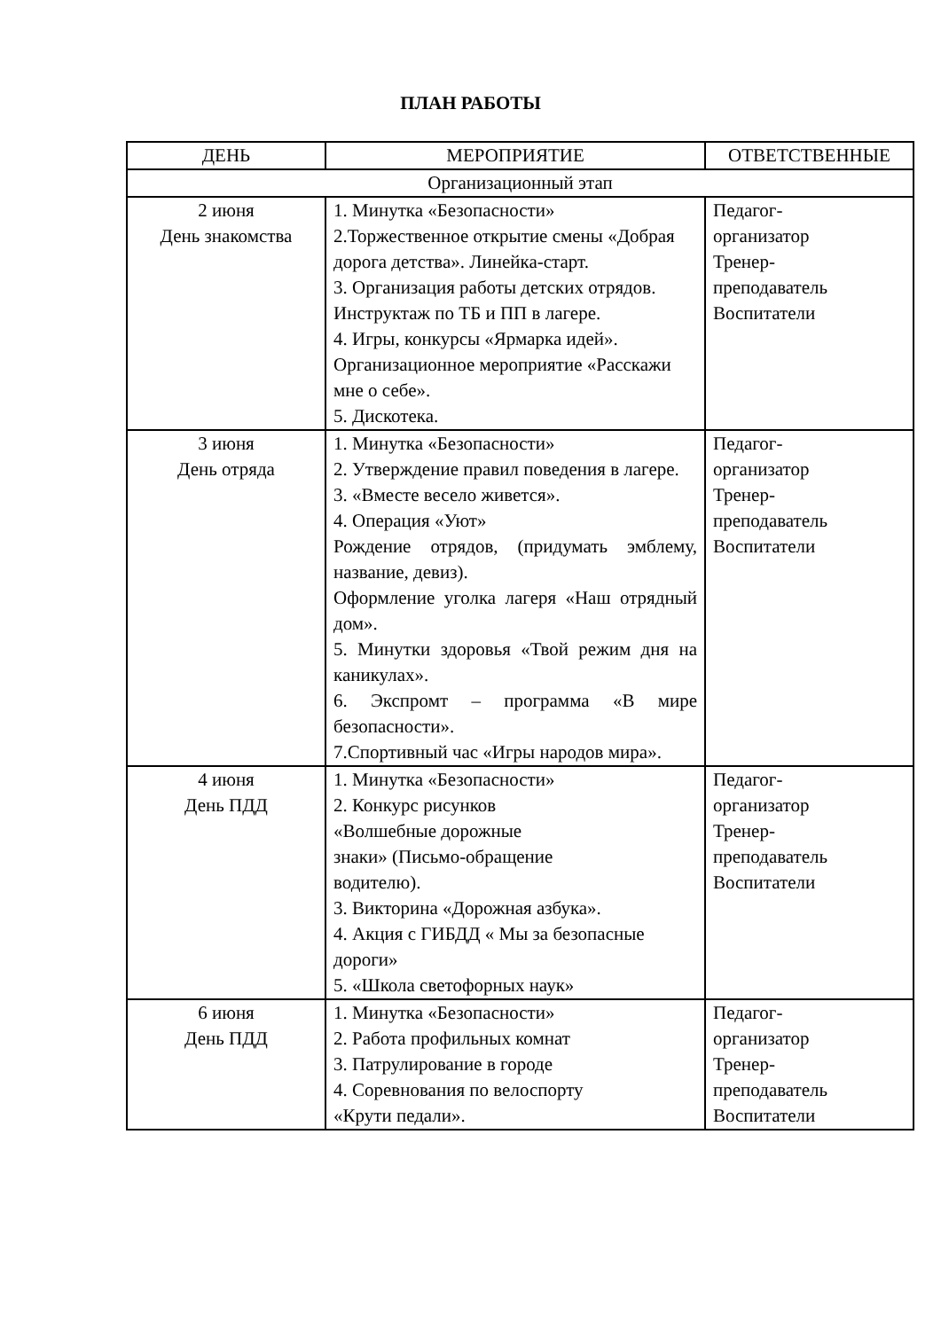ПЛАН РАБОТЫ
| ДЕНЬ | МЕРОПРИЯТИЕ | ОТВЕТСТВЕННЫЕ |
| --- | --- | --- |
| Организационный этап | | |
| 2 июня День знакомства | 1. Минутка «Безопасности» 2.Торжественное открытие смены «Добрая дорога детства». Линейка-старт. 3. Организация работы детских отрядов. Инструктаж по ТБ и ПП в лагере. 4. Игры, конкурсы «Ярмарка идей». Организационное мероприятие «Расскажи мне о себе». 5. Дискотека. | Педагог- организатор Тренер- преподаватель Воспитатели |
| 3 июня День отряда | 1. Минутка «Безопасности» 2. Утверждение правил поведения в лагере. 3. «Вместе весело живется». 4. Операция «Уют» Рождение отрядов, (придумать эмблему, название, девиз). Оформление уголка лагеря «Наш отрядный дом». 5. Минутки здоровья «Твой режим дня на каникулах». 6. Экспромт – программа «В мире безопасности». 7.Спортивный час «Игры народов мира». | Педагог- организатор Тренер- преподаватель Воспитатели |
| 4 июня День ПДД | 1. Минутка «Безопасности» 2. Конкурс рисунков «Волшебные дорожные знаки» (Письмо-обращение водителю). 3. Викторина «Дорожная азбука». 4. Акция с ГИБДД « Мы за безопасные дороги» 5. «Школа светофорных наук» | Педагог- организатор Тренер- преподаватель Воспитатели |
| 6 июня День ПДД | 1. Минутка «Безопасности» 2. Работа профильных комнат 3. Патрулирование в городе 4. Соревнования по велоспорту «Крути педали». | Педагог- организатор Тренер- преподаватель Воспитатели |